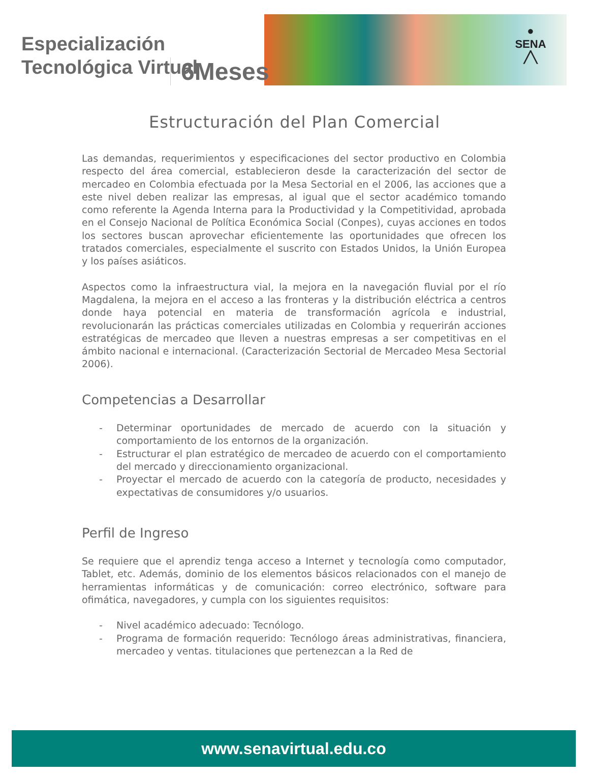●
SENA
╱╲
Especialización
Tecnológica Virtual
6Meses
Estructuración del Plan Comercial
Las demandas, requerimientos y especificaciones del sector productivo en Colombia respecto del área comercial, establecieron desde la caracterización del sector de mercadeo en Colombia efectuada por la Mesa Sectorial en el 2006, las acciones que a este nivel deben realizar las empresas, al igual que el sector académico tomando como referente la Agenda Interna para la Productividad y la Competitividad, aprobada en el Consejo Nacional de Política Económica Social (Conpes), cuyas acciones en todos los sectores buscan aprovechar eficientemente las oportunidades que ofrecen los tratados comerciales, especialmente el suscrito con Estados Unidos, la Unión Europea y los países asiáticos.
Aspectos como la infraestructura vial, la mejora en la navegación fluvial por el río Magdalena, la mejora en el acceso a las fronteras y la distribución eléctrica a centros donde haya potencial en materia de transformación agrícola e industrial, revolucionarán las prácticas comerciales utilizadas en Colombia y requerirán acciones estratégicas de mercadeo que lleven a nuestras empresas a ser competitivas en el ámbito nacional e internacional. (Caracterización Sectorial de Mercadeo Mesa Sectorial 2006).
Competencias a Desarrollar
- Determinar oportunidades de mercado de acuerdo con la situación y comportamiento de los entornos de la organización.
- Estructurar el plan estratégico de mercadeo de acuerdo con el comportamiento del mercado y direccionamiento organizacional.
- Proyectar el mercado de acuerdo con la categoría de producto, necesidades y expectativas de consumidores y/o usuarios.
Perfil de Ingreso
Se requiere que el aprendiz tenga acceso a Internet y tecnología como computador, Tablet, etc. Además, dominio de los elementos básicos relacionados con el manejo de herramientas informáticas y de comunicación: correo electrónico, software para ofimática, navegadores, y cumpla con los siguientes requisitos:
- Nivel académico adecuado: Tecnólogo.
- Programa de formación requerido: Tecnólogo áreas administrativas, financiera, mercadeo y ventas. titulaciones que pertenezcan a la Red de
www.senavirtual.edu.co